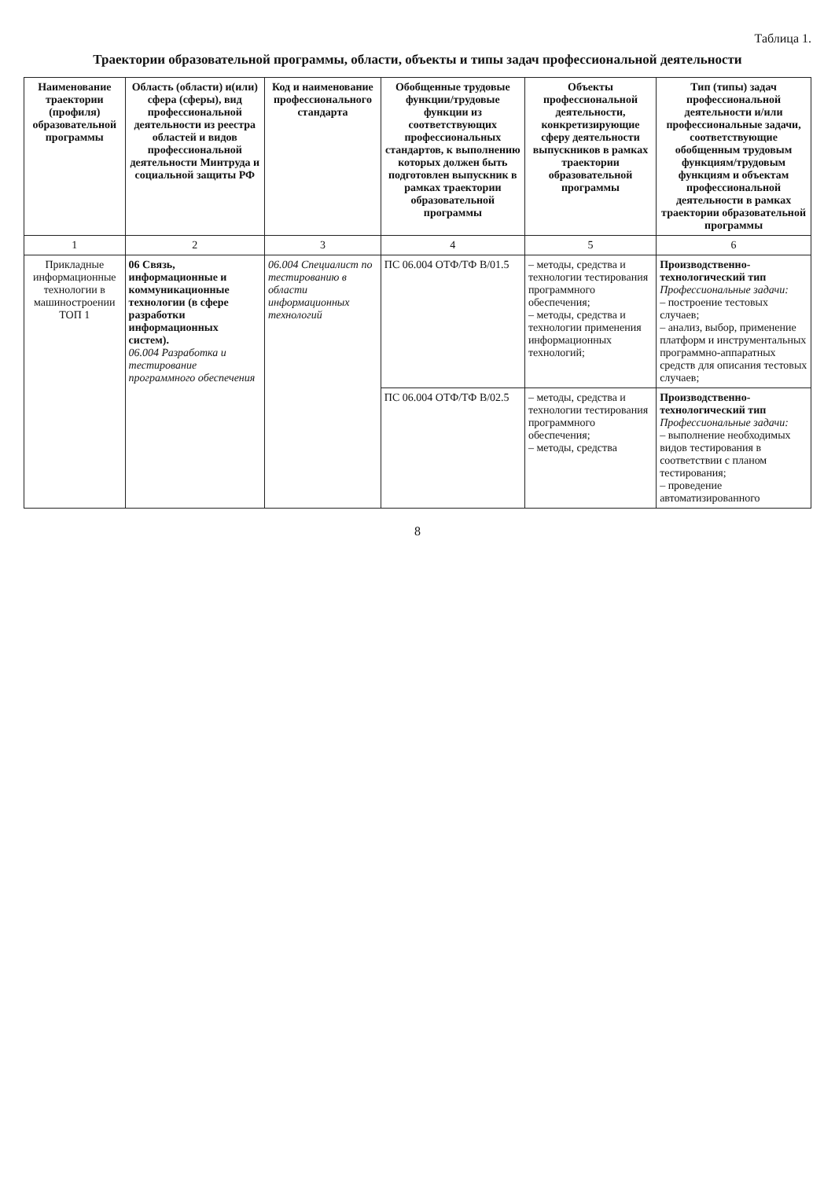Таблица 1.
Траектории образовательной программы, области, объекты и типы задач профессиональной деятельности
| Наименование траектории (профиля) образовательной программы | Область (области) и(или) сфера (сферы), вид профессиональной деятельности из реестра областей и видов профессиональной деятельности Минтруда и социальной защиты РФ | Код и наименование профессионального стандарта | Обобщенные трудовые функции/трудовые функции из соответствующих профессиональных стандартов, к выполнению которых должен быть подготовлен выпускник в рамках траектории образовательной программы | Объекты профессиональной деятельности, конкретизирующие сферу деятельности выпускников в рамках траектории образовательной программы | Тип (типы) задач профессиональной деятельности и/или профессиональные задачи, соответствующие обобщенным трудовым функциям/трудовым функциям и объектам профессиональной деятельности в рамках траектории образовательной программы |
| --- | --- | --- | --- | --- | --- |
| 1 | 2 | 3 | 4 | 5 | 6 |
| Прикладные информационные технологии в машиностроении ТОП 1 | 06 Связь, информационные и коммуникационные технологии (в сфере разработки информационных систем). 06.004 Разработка и тестирование программного обеспечения | 06.004 Специалист по тестированию в области информационных технологий | ПС 06.004 ОТФ/ТФ B/01.5 | – методы, средства и технологии тестирования программного обеспечения; – методы, средства и технологии применения информационных технологий; | Производственно-технологический тип Профессиональные задачи: – построение тестовых случаев; – анализ, выбор, применение платформ и инструментальных программно-аппаратных средств для описания тестовых случаев; |
| | | | ПС 06.004 ОТФ/ТФ B/02.5 | – методы, средства и технологии тестирования программного обеспечения; – методы, средства | Производственно-технологический тип Профессиональные задачи: – выполнение необходимых видов тестирования в соответствии с планом тестирования; – проведение автоматизированного |
8